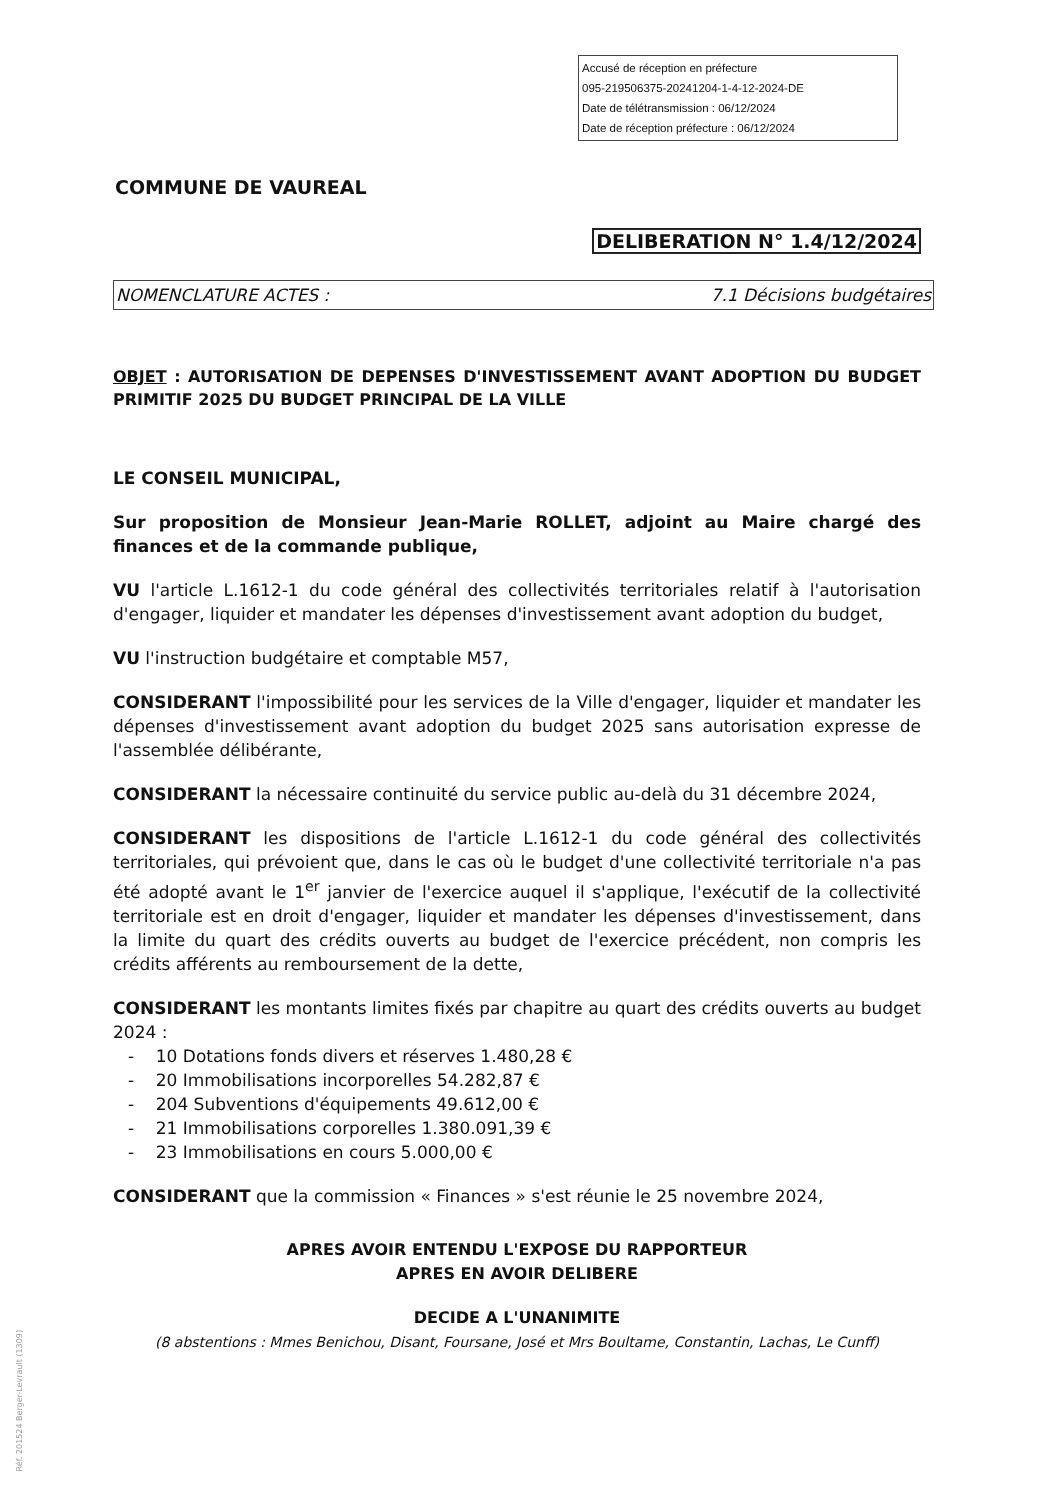Accusé de réception en préfecture
095-219506375-20241204-1-4-12-2024-DE
Date de télétransmission : 06/12/2024
Date de réception préfecture : 06/12/2024
COMMUNE DE VAUREAL
DELIBERATION N° 1.4/12/2024
NOMENCLATURE ACTES : 7.1 Décisions budgétaires
OBJET : AUTORISATION DE DEPENSES D'INVESTISSEMENT AVANT ADOPTION DU BUDGET PRIMITIF 2025 DU BUDGET PRINCIPAL DE LA VILLE
LE CONSEIL MUNICIPAL,
Sur proposition de Monsieur Jean-Marie ROLLET, adjoint au Maire chargé des finances et de la commande publique,
VU l'article L.1612-1 du code général des collectivités territoriales relatif à l'autorisation d'engager, liquider et mandater les dépenses d'investissement avant adoption du budget,
VU l'instruction budgétaire et comptable M57,
CONSIDERANT l'impossibilité pour les services de la Ville d'engager, liquider et mandater les dépenses d'investissement avant adoption du budget 2025 sans autorisation expresse de l'assemblée délibérante,
CONSIDERANT la nécessaire continuité du service public au-delà du 31 décembre 2024,
CONSIDERANT les dispositions de l'article L.1612-1 du code général des collectivités territoriales, qui prévoient que, dans le cas où le budget d'une collectivité territoriale n'a pas été adopté avant le 1<sup>er</sup> janvier de l'exercice auquel il s'applique, l'exécutif de la collectivité territoriale est en droit d'engager, liquider et mandater les dépenses d'investissement, dans la limite du quart des crédits ouverts au budget de l'exercice précédent, non compris les crédits afférents au remboursement de la dette,
CONSIDERANT les montants limites fixés par chapitre au quart des crédits ouverts au budget 2024 :
- 10 Dotations fonds divers et réserves 1.480,28 €
- 20 Immobilisations incorporelles 54.282,87 €
- 204 Subventions d'équipements 49.612,00 €
- 21 Immobilisations corporelles 1.380.091,39 €
- 23 Immobilisations en cours 5.000,00 €
CONSIDERANT que la commission « Finances » s'est réunie le 25 novembre 2024,
APRES AVOIR ENTENDU L'EXPOSE DU RAPPORTEUR
APRES EN AVOIR DELIBERE
DECIDE A L'UNANIMITE
(8 abstentions : Mmes Benichou, Disant, Foursane, José et Mrs Boultame, Constantin, Lachas, Le Cunff)
Réf. 201524 Berger-Levrault (1309)